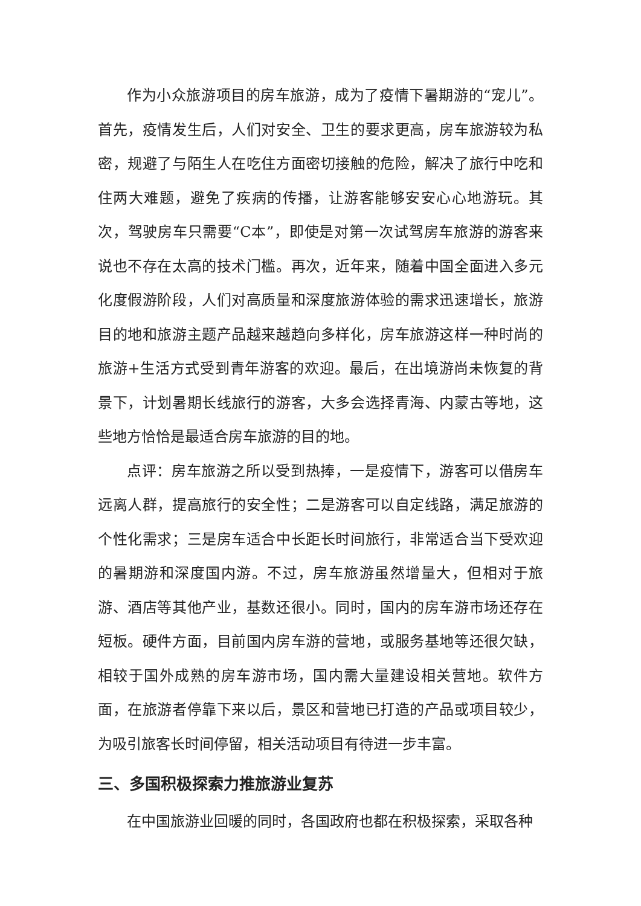作为小众旅游项目的房车旅游，成为了疫情下暑期游的“宠儿”。首先，疫情发生后，人们对安全、卫生的要求更高，房车旅游较为私密，规避了与陌生人在吃住方面密切接触的危险，解决了旅行中吃和住两大难题，避免了疾病的传播，让游客能够安安心心地游玩。其次，驾驶房车只需要“C本”，即使是对第一次试驾房车旅游的游客来说也不存在太高的技术门槛。再次，近年来，随着中国全面进入多元化度假游阶段，人们对高质量和深度旅游体验的需求迅速增长，旅游目的地和旅游主题产品越来越趋向多样化，房车旅游这样一种时尚的旅游+生活方式受到青年游客的欢迎。最后，在出境游尚未恢复的背景下，计划暑期长线旅行的游客，大多会选择青海、内蒙古等地，这些地方恰恰是最适合房车旅游的目的地。
点评：房车旅游之所以受到热捧，一是疫情下，游客可以借房车远离人群，提高旅行的安全性；二是游客可以自定线路，满足旅游的个性化需求；三是房车适合中长距长时间旅行，非常适合当下受欢迎的暑期游和深度国内游。不过，房车旅游虽然增量大，但相对于旅游、酒店等其他产业，基数还很小。同时，国内的房车游市场还存在短板。硬件方面，目前国内房车游的营地，或服务基地等还很欠缺，相较于国外成熟的房车游市场，国内需大量建设相关营地。软件方面，在旅游者停靠下来以后，景区和营地已打造的产品或项目较少，为吸引旅客长时间停留，相关活动项目有待进一步丰富。
三、多国积极探索力推旅游业复苏
在中国旅游业回暖的同时，各国政府也都在积极探索，采取各种